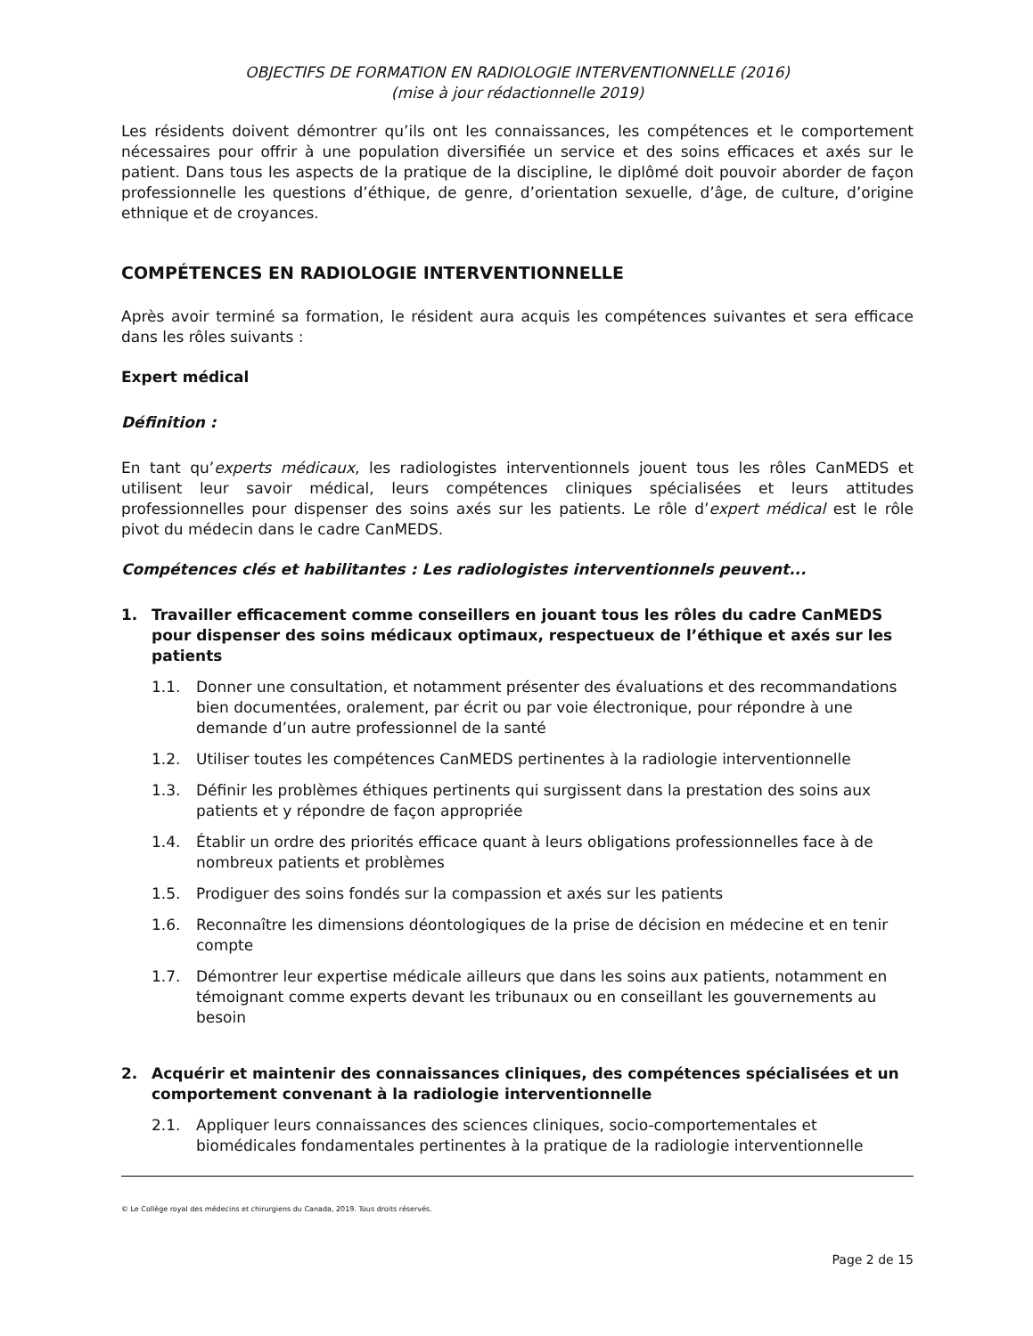OBJECTIFS DE FORMATION EN RADIOLOGIE INTERVENTIONNELLE (2016)
(mise à jour rédactionnelle 2019)
Les résidents doivent démontrer qu’ils ont les connaissances, les compétences et le comportement nécessaires pour offrir à une population diversifiée un service et des soins efficaces et axés sur le patient. Dans tous les aspects de la pratique de la discipline, le diplômé doit pouvoir aborder de façon professionnelle les questions d’éthique, de genre, d’orientation sexuelle, d’âge, de culture, d’origine ethnique et de croyances.
COMPÉTENCES EN RADIOLOGIE INTERVENTIONNELLE
Après avoir terminé sa formation, le résident aura acquis les compétences suivantes et sera efficace dans les rôles suivants :
Expert médical
Définition :
En tant qu’experts médicaux, les radiologistes interventionnels jouent tous les rôles CanMEDS et utilisent leur savoir médical, leurs compétences cliniques spécialisées et leurs attitudes professionnelles pour dispenser des soins axés sur les patients. Le rôle d’expert médical est le rôle pivot du médecin dans le cadre CanMEDS.
Compétences clés et habilitantes : Les radiologistes interventionnels peuvent...
1. Travailler efficacement comme conseillers en jouant tous les rôles du cadre CanMEDS pour dispenser des soins médicaux optimaux, respectueux de l’éthique et axés sur les patients
1.1. Donner une consultation, et notamment présenter des évaluations et des recommandations bien documentées, oralement, par écrit ou par voie électronique, pour répondre à une demande d’un autre professionnel de la santé
1.2. Utiliser toutes les compétences CanMEDS pertinentes à la radiologie interventionnelle
1.3. Définir les problèmes éthiques pertinents qui surgissent dans la prestation des soins aux patients et y répondre de façon appropriée
1.4. Établir un ordre des priorités efficace quant à leurs obligations professionnelles face à de nombreux patients et problèmes
1.5. Prodiguer des soins fondés sur la compassion et axés sur les patients
1.6. Reconnaître les dimensions déontologiques de la prise de décision en médecine et en tenir compte
1.7. Démontrer leur expertise médicale ailleurs que dans les soins aux patients, notamment en témoignant comme experts devant les tribunaux ou en conseillant les gouvernements au besoin
2. Acquérir et maintenir des connaissances cliniques, des compétences spécialisées et un comportement convenant à la radiologie interventionnelle
2.1. Appliquer leurs connaissances des sciences cliniques, socio-comportementales et biomédicales fondamentales pertinentes à la pratique de la radiologie interventionnelle
© Le Collège royal des médecins et chirurgiens du Canada, 2019. Tous droits réservés.
Page 2 de 15